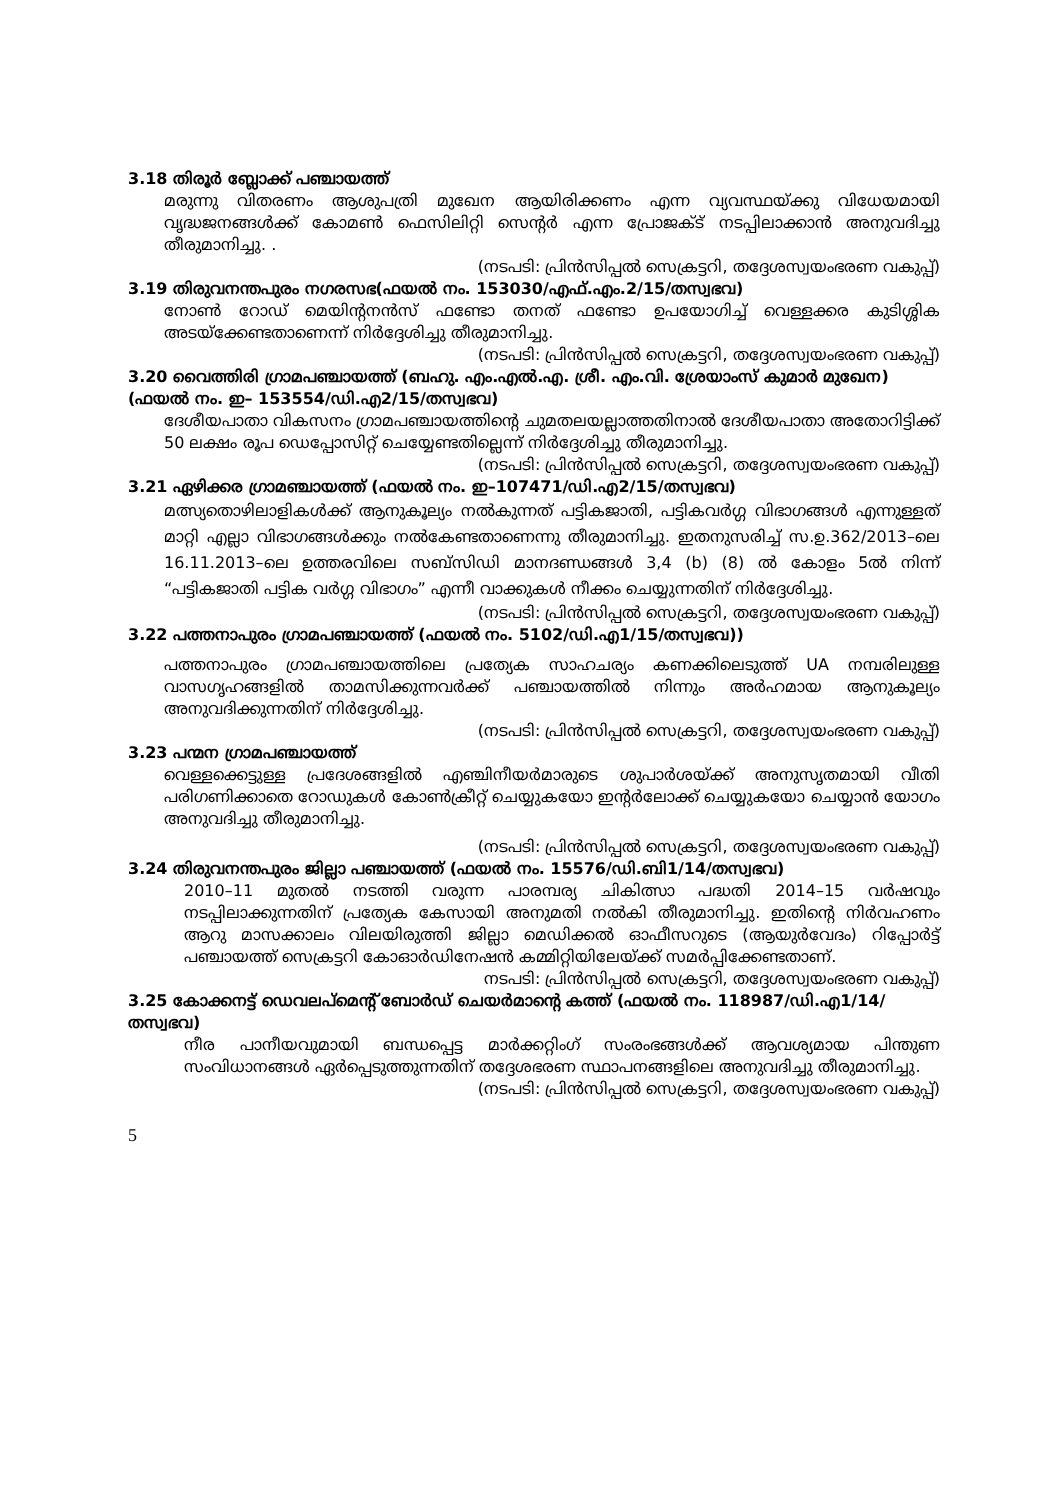3.18 തിരൂർ ബ്ലോക്ക് പഞ്ചായത്ത്
മരുന്നു വിതരണം ആശുപത്രി മുഖേന ആയിരിക്കണം എന്ന വ്യവസ്ഥയ്ക്കു വിധേയമായി വൃദ്ധജനങ്ങൾക്ക് കോമൺ ഫെസിലിറ്റി സെന്റർ എന്ന പ്രോജക്ട് നടപ്പിലാക്കാൻ അനുവദിച്ചു തീരുമാനിച്ചു. .
(നടപടി: പ്രിൻസിപ്പൽ സെക്രട്ടറി, തദ്ദേശസ്വയംഭരണ വകുപ്പ്)
3.19 തിരുവനന്തപുരം നഗരസഭ(ഫയൽ നം. 153030/എഫ്.എം.2/15/തസ്വഭവ)
നോൺ റോഡ് മെയിന്റനൻസ് ഫണ്ടോ തനത് ഫണ്ടോ ഉപയോഗിച്ച് വെള്ളക്കര കുടിശ്ശിക അടയ്ക്കേണ്ടതാണെന്ന് നിർദ്ദേശിച്ചു തീരുമാനിച്ചു.
(നടപടി: പ്രിൻസിപ്പൽ സെക്രട്ടറി, തദ്ദേശസ്വയംഭരണ വകുപ്പ്)
3.20 വൈത്തിരി ഗ്രാമപഞ്ചായത്ത് (ബഹു. എം.എൽ.എ. ശ്രീ. എം.വി. ശ്രേയാംസ് കുമാർ മുഖേന) (ഫയൽ നം. ഇ– 153554/ഡി.എ2/15/തസ്വഭവ)
ദേശീയപാതാ വികസനം ഗ്രാമപഞ്ചായത്തിന്റെ ചുമതലയല്ലാത്തതിനാൽ ദേശീയപാതാ അതോറിട്ടിക്ക് 50 ലക്ഷം രൂപ ഡെപ്പോസിറ്റ് ചെയ്യേണ്ടതില്ലെന്ന് നിർദ്ദേശിച്ചു തീരുമാനിച്ചു.
(നടപടി: പ്രിൻസിപ്പൽ സെക്രട്ടറി, തദ്ദേശസ്വയംഭരണ വകുപ്പ്)
3.21 ഏഴിക്കര ഗ്രാമഞ്ചായത്ത് (ഫയൽ നം. ഇ–107471/ഡി.എ2/15/തസ്വഭവ)
മത്സ്യതൊഴിലാളികൾക്ക് ആനുകൂല്യം നൽകുന്നത് പട്ടികജാതി, പട്ടികവർഗ്ഗ വിഭാഗങ്ങൾ എന്നുള്ളത് മാറ്റി എല്ലാ വിഭാഗങ്ങൾക്കും നൽകേണ്ടതാണെന്നു തീരുമാനിച്ചു. ഇതനുസരിച്ച് സ.ഉ.362/2013–ലെ 16.11.2013–ലെ ഉത്തരവിലെ സബ്സിഡി മാനദണ്ഡങ്ങൾ 3,4 (b) (8) ൽ കോളം 5ൽ നിന്ന് “പട്ടികജാതി പട്ടിക വർഗ്ഗ വിഭാഗം” എന്നീ വാക്കുകൾ നീക്കം ചെയ്യുന്നതിന് നിർദ്ദേശിച്ചു.
(നടപടി: പ്രിൻസിപ്പൽ സെക്രട്ടറി, തദ്ദേശസ്വയംഭരണ വകുപ്പ്)
3.22 പത്തനാപുരം ഗ്രാമപഞ്ചായത്ത് (ഫയൽ നം. 5102/ഡി.എ1/15/തസ്വഭവ))
പത്തനാപുരം ഗ്രാമപഞ്ചായത്തിലെ പ്രത്യേക സാഹചര്യം കണക്കിലെടുത്ത് UA നമ്പരിലുള്ള വാസഗൃഹങ്ങളിൽ താമസിക്കുന്നവർക്ക് പഞ്ചായത്തിൽ നിന്നും അർഹമായ ആനുകൂല്യം അനുവദിക്കുന്നതിന് നിർദ്ദേശിച്ചു.
(നടപടി: പ്രിൻസിപ്പൽ സെക്രട്ടറി, തദ്ദേശസ്വയംഭരണ വകുപ്പ്)
3.23 പന്മന ഗ്രാമപഞ്ചായത്ത്
വെള്ളക്കെട്ടുള്ള പ്രദേശങ്ങളിൽ എഞ്ചിനീയർമാരുടെ ശുപാർശയ്ക്ക് അനുസൃതമായി വീതി പരിഗണിക്കാതെ റോഡുകൾ കോൺക്രീറ്റ് ചെയ്യുകയോ ഇന്റർലോക്ക് ചെയ്യുകയോ ചെയ്യാൻ യോഗം അനുവദിച്ചു തീരുമാനിച്ചു.
(നടപടി: പ്രിൻസിപ്പൽ സെക്രട്ടറി, തദ്ദേശസ്വയംഭരണ വകുപ്പ്)
3.24 തിരുവനന്തപുരം ജില്ലാ പഞ്ചായത്ത് (ഫയൽ നം. 15576/ഡി.ബി1/14/തസ്വഭവ)
2010–11 മുതൽ നടത്തി വരുന്ന പാരമ്പര്യ ചികിത്സാ പദ്ധതി 2014–15 വർഷവും നടപ്പിലാക്കുന്നതിന് പ്രത്യേക കേസായി അനുമതി നൽകി തീരുമാനിച്ചു. ഇതിന്റെ നിർവഹണം ആറു മാസക്കാലം വിലയിരുത്തി ജില്ലാ മെഡിക്കൽ ഓഫീസറുടെ (ആയുർവേദം) റിപ്പോർട്ട് പഞ്ചായത്ത് സെക്രട്ടറി കോഓർഡിനേഷൻ കമ്മിറ്റിയിലേയ്ക്ക് സമർപ്പിക്കേണ്ടതാണ്.
നടപടി: പ്രിൻസിപ്പൽ സെക്രട്ടറി, തദ്ദേശസ്വയംഭരണ വകുപ്പ്)
3.25 കോക്കനട്ട് ഡെവലപ്മെന്റ് ബോർഡ് ചെയർമാന്റെ കത്ത് (ഫയൽ നം. 118987/ഡി.എ1/14/തസ്വഭവ)
നീര പാനീയവുമായി ബന്ധപ്പെട്ട മാർക്കറ്റിംഗ് സംരംഭങ്ങൾക്ക് ആവശ്യമായ പിന്തുണ സംവിധാനങ്ങൾ ഏർപ്പെടുത്തുന്നതിന് തദ്ദേശഭരണ സ്ഥാപനങ്ങളിലെ അനുവദിച്ചു തീരുമാനിച്ചു.
(നടപടി: പ്രിൻസിപ്പൽ സെക്രട്ടറി, തദ്ദേശസ്വയംഭരണ വകുപ്പ്)
5